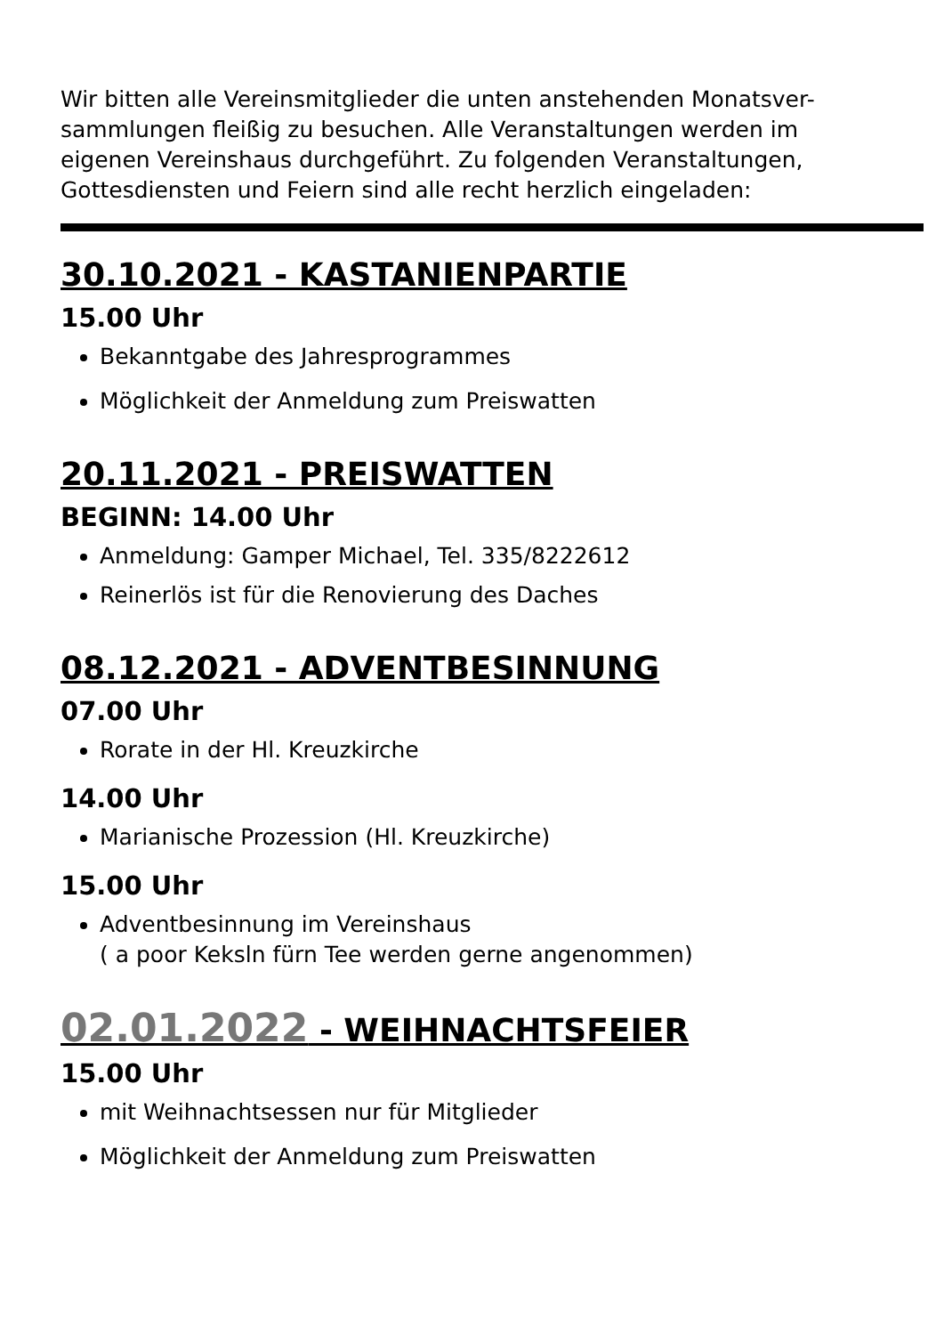Wir bitten alle Vereinsmitglieder die unten anstehenden Monatsver-sammlungen fleißig zu besuchen. Alle Veranstaltungen werden im eigenen Vereinshaus durchgeführt. Zu folgenden Veranstaltungen, Gottesdiensten und Feiern sind alle recht herzlich eingeladen:
30.10.2021 - KASTANIENPARTIE
15.00 Uhr
Bekanntgabe des Jahresprogrammes
Möglichkeit der Anmeldung zum Preiswatten
20.11.2021 - PREISWATTEN
BEGINN: 14.00 Uhr
Anmeldung: Gamper Michael, Tel. 335/8222612
Reinerlös ist für die Renovierung des Daches
08.12.2021 - ADVENTBESINNUNG
07.00 Uhr
Rorate in der Hl. Kreuzkirche
14.00 Uhr
Marianische Prozession (Hl. Kreuzkirche)
15.00 Uhr
Adventbesinnung im Vereinshaus
( a poor Keksln fürn Tee werden gerne angenommen)
02.01.2022 - WEIHNACHTSFEIER
15.00 Uhr
mit Weihnachtsessen nur für Mitglieder
Möglichkeit der Anmeldung zum Preiswatten